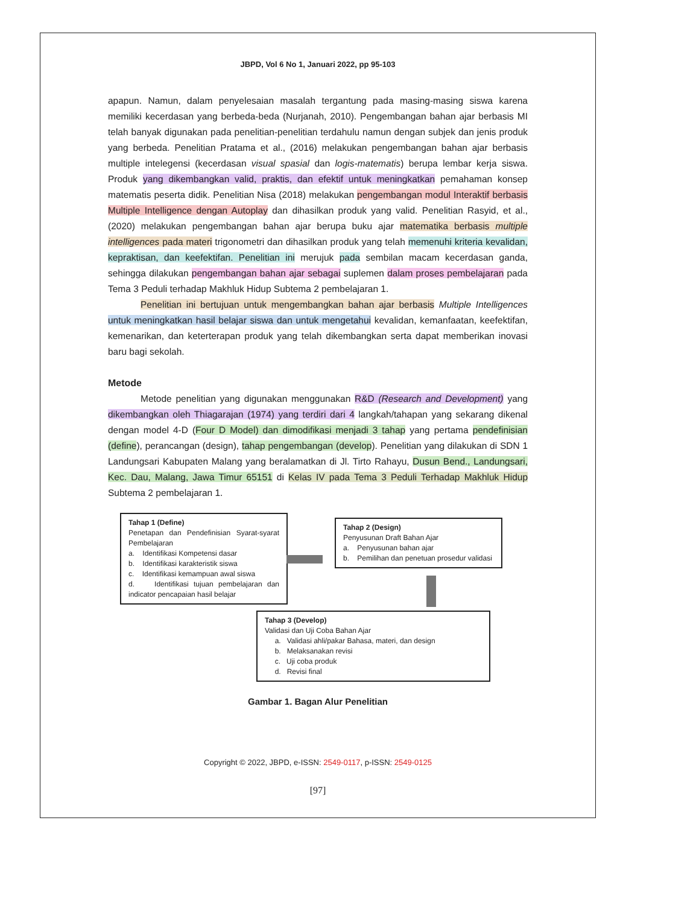JBPD, Vol 6 No 1, Januari 2022, pp 95-103
apapun. Namun, dalam penyelesaian masalah tergantung pada masing-masing siswa karena memiliki kecerdasan yang berbeda-beda (Nurjanah, 2010). Pengembangan bahan ajar berbasis MI telah banyak digunakan pada penelitian-penelitian terdahulu namun dengan subjek dan jenis produk yang berbeda. Penelitian Pratama et al., (2016) melakukan pengembangan bahan ajar berbasis multiple intelegensi (kecerdasan visual spasial dan logis-matematis) berupa lembar kerja siswa. Produk yang dikembangkan valid, praktis, dan efektif untuk meningkatkan pemahaman konsep matematis peserta didik. Penelitian Nisa (2018) melakukan pengembangan modul Interaktif berbasis Multiple Intelligence dengan Autoplay dan dihasilkan produk yang valid. Penelitian Rasyid, et al., (2020) melakukan pengembangan bahan ajar berupa buku ajar matematika berbasis multiple intelligences pada materi trigonometri dan dihasilkan produk yang telah memenuhi kriteria kevalidan, kepraktisan, dan keefektifan. Penelitian ini merujuk pada sembilan macam kecerdasan ganda, sehingga dilakukan pengembangan bahan ajar sebagai suplemen dalam proses pembelajaran pada Tema 3 Peduli terhadap Makhluk Hidup Subtema 2 pembelajaran 1.
Penelitian ini bertujuan untuk mengembangkan bahan ajar berbasis Multiple Intelligences untuk meningkatkan hasil belajar siswa dan untuk mengetahui kevalidan, kemanfaatan, keefektifan, kemenarikan, dan keterterapan produk yang telah dikembangkan serta dapat memberikan inovasi baru bagi sekolah.
Metode
Metode penelitian yang digunakan menggunakan R&D (Research and Development) yang dikembangkan oleh Thiagarajan (1974) yang terdiri dari 4 langkah/tahapan yang sekarang dikenal dengan model 4-D (Four D Model) dan dimodifikasi menjadi 3 tahap yang pertama pendefinisian (define), perancangan (design), tahap pengembangan (develop). Penelitian yang dilakukan di SDN 1 Landungsari Kabupaten Malang yang beralamatkan di Jl. Tirto Rahayu, Dusun Bend., Landungsari, Kec. Dau, Malang, Jawa Timur 65151 di Kelas IV pada Tema 3 Peduli Terhadap Makhluk Hidup Subtema 2 pembelajaran 1.
Tahap 1 (Define)
Penetapan dan Pendefinisian Syarat-syarat Pembelajaran
a. Identifikasi Kompetensi dasar
b. Identifikasi karakteristik siswa
c. Identifikasi kemampuan awal siswa
d. Identifikasi tujuan pembelajaran dan indicator pencapaian hasil belajar
Tahap 2 (Design)
Penyusunan Draft Bahan Ajar
a. Penyusunan bahan ajar
b. Pemilihan dan penetuan prosedur validasi
Tahap 3 (Develop)
Validasi dan Uji Coba Bahan Ajar
a. Validasi ahli/pakar Bahasa, materi, dan design
b. Melaksanakan revisi
c. Uji coba produk
d. Revisi final
Gambar 1. Bagan Alur Penelitian
Copyright © 2022, JBPD, e-ISSN: 2549-0117, p-ISSN: 2549-0125
[97]